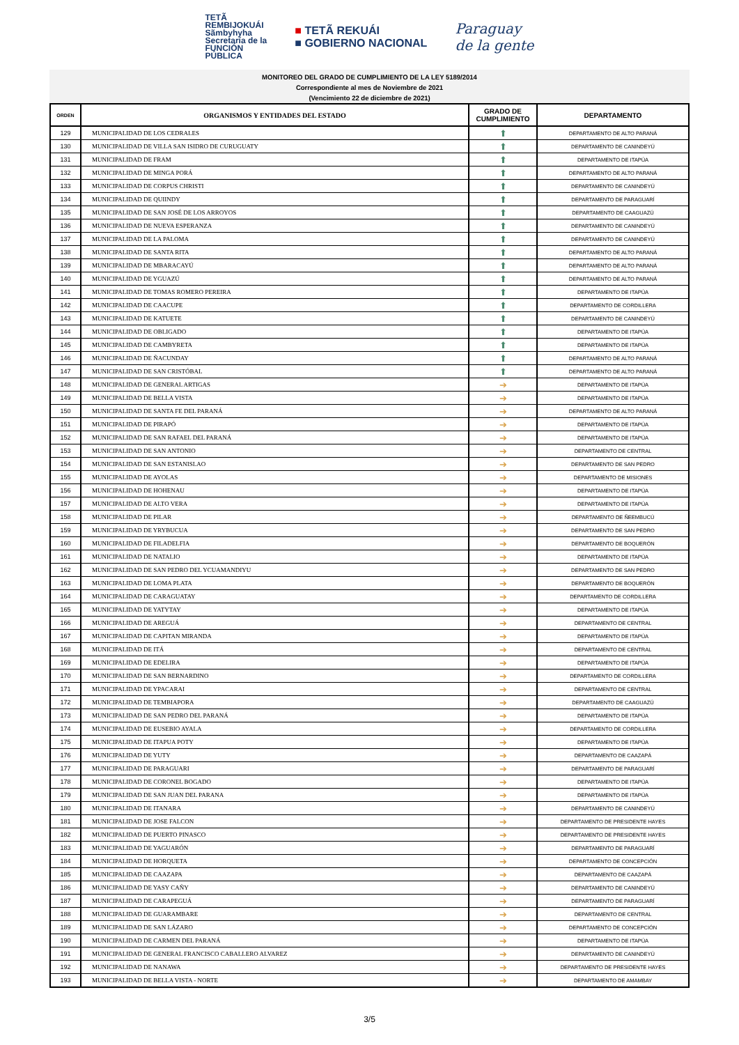TETÃ
REMBIJOKUÁI
Sãmbyhyha
Secretaría de la
FUNCIÓN
PÚBLICA
■ TETÃ REKUÁI
■ GOBIERNO NACIONAL
Paraguay
de la gente
MONITOREO DEL GRADO DE CUMPLIMIENTO DE LA LEY 5189/2014
Correspondiente al mes de Noviembre de 2021
(Vencimiento 22 de diciembre de 2021)
| ORDEN | ORGANISMOS Y ENTIDADES DEL ESTADO | GRADO DE CUMPLIMIENTO | DEPARTAMENTO |
| --- | --- | --- | --- |
| 129 | MUNICIPALIDAD DE LOS CEDRALES | ⬆ | DEPARTAMENTO DE ALTO PARANÁ |
| 130 | MUNICIPALIDAD DE VILLA SAN ISIDRO DE CURUGUATY | ⬆ | DEPARTAMENTO DE CANINDEYÚ |
| 131 | MUNICIPALIDAD DE FRAM | ⬆ | DEPARTAMENTO DE ITAPÚA |
| 132 | MUNICIPALIDAD DE MINGA PORÁ | ⬆ | DEPARTAMENTO DE ALTO PARANÁ |
| 133 | MUNICIPALIDAD DE CORPUS CHRISTI | ⬆ | DEPARTAMENTO DE CANINDEYÚ |
| 134 | MUNICIPALIDAD DE QUIINDY | ⬆ | DEPARTAMENTO DE PARAGUARÍ |
| 135 | MUNICIPALIDAD DE SAN JOSÉ DE LOS ARROYOS | ⬆ | DEPARTAMENTO DE CAAGUAZÚ |
| 136 | MUNICIPALIDAD DE NUEVA ESPERANZA | ⬆ | DEPARTAMENTO DE CANINDEYÚ |
| 137 | MUNICIPALIDAD DE LA PALOMA | ⬆ | DEPARTAMENTO DE CANINDEYÚ |
| 138 | MUNICIPALIDAD DE SANTA RITA | ⬆ | DEPARTAMENTO DE ALTO PARANÁ |
| 139 | MUNICIPALIDAD DE MBARACAYÚ | ⬆ | DEPARTAMENTO DE ALTO PARANÁ |
| 140 | MUNICIPALIDAD DE YGUAZÚ | ⬆ | DEPARTAMENTO DE ALTO PARANÁ |
| 141 | MUNICIPALIDAD DE TOMAS ROMERO PEREIRA | ⬆ | DEPARTAMENTO DE ITAPÚA |
| 142 | MUNICIPALIDAD DE CAACUPE | ⬆ | DEPARTAMENTO DE CORDILLERA |
| 143 | MUNICIPALIDAD DE KATUETE | ⬆ | DEPARTAMENTO DE CANINDEYÚ |
| 144 | MUNICIPALIDAD DE OBLIGADO | ⬆ | DEPARTAMENTO DE ITAPÚA |
| 145 | MUNICIPALIDAD DE CAMBYRETA | ⬆ | DEPARTAMENTO DE ITAPÚA |
| 146 | MUNICIPALIDAD DE ÑACUNDAY | ⬆ | DEPARTAMENTO DE ALTO PARANÁ |
| 147 | MUNICIPALIDAD DE SAN CRISTÓBAL | ⬆ | DEPARTAMENTO DE ALTO PARANÁ |
| 148 | MUNICIPALIDAD DE GENERAL ARTIGAS | ➔ | DEPARTAMENTO DE ITAPÚA |
| 149 | MUNICIPALIDAD DE BELLA VISTA | ➔ | DEPARTAMENTO DE ITAPÚA |
| 150 | MUNICIPALIDAD DE SANTA FE DEL PARANÁ | ➔ | DEPARTAMENTO DE ALTO PARANÁ |
| 151 | MUNICIPALIDAD DE PIRAPÓ | ➔ | DEPARTAMENTO DE ITAPÚA |
| 152 | MUNICIPALIDAD DE SAN RAFAEL DEL PARANÁ | ➔ | DEPARTAMENTO DE ITAPÚA |
| 153 | MUNICIPALIDAD DE SAN ANTONIO | ➔ | DEPARTAMENTO DE CENTRAL |
| 154 | MUNICIPALIDAD DE SAN ESTANISLAO | ➔ | DEPARTAMENTO DE SAN PEDRO |
| 155 | MUNICIPALIDAD DE AYOLAS | ➔ | DEPARTAMENTO DE MISIONES |
| 156 | MUNICIPALIDAD DE HOHENAU | ➔ | DEPARTAMENTO DE ITAPÚA |
| 157 | MUNICIPALIDAD DE ALTO VERA | ➔ | DEPARTAMENTO DE ITAPÚA |
| 158 | MUNICIPALIDAD DE PILAR | ➔ | DEPARTAMENTO DE ÑEEMBUCÚ |
| 159 | MUNICIPALIDAD DE YRYBUCUA | ➔ | DEPARTAMENTO DE SAN PEDRO |
| 160 | MUNICIPALIDAD DE FILADELFIA | ➔ | DEPARTAMENTO DE BOQUERÓN |
| 161 | MUNICIPALIDAD DE NATALIO | ➔ | DEPARTAMENTO DE ITAPÚA |
| 162 | MUNICIPALIDAD DE SAN PEDRO DEL YCUAMANDIYU | ➔ | DEPARTAMENTO DE SAN PEDRO |
| 163 | MUNICIPALIDAD DE LOMA PLATA | ➔ | DEPARTAMENTO DE BOQUERÓN |
| 164 | MUNICIPALIDAD DE CARAGUATAY | ➔ | DEPARTAMENTO DE CORDILLERA |
| 165 | MUNICIPALIDAD DE YATYTAY | ➔ | DEPARTAMENTO DE ITAPÚA |
| 166 | MUNICIPALIDAD DE AREGUÁ | ➔ | DEPARTAMENTO DE CENTRAL |
| 167 | MUNICIPALIDAD DE CAPITAN MIRANDA | ➔ | DEPARTAMENTO DE ITAPÚA |
| 168 | MUNICIPALIDAD DE ITÁ | ➔ | DEPARTAMENTO DE CENTRAL |
| 169 | MUNICIPALIDAD DE EDELIRA | ➔ | DEPARTAMENTO DE ITAPÚA |
| 170 | MUNICIPALIDAD DE SAN BERNARDINO | ➔ | DEPARTAMENTO DE CORDILLERA |
| 171 | MUNICIPALIDAD DE YPACARAI | ➔ | DEPARTAMENTO DE CENTRAL |
| 172 | MUNICIPALIDAD DE TEMBIAPORA | ➔ | DEPARTAMENTO DE CAAGUAZÚ |
| 173 | MUNICIPALIDAD DE SAN PEDRO DEL PARANÁ | ➔ | DEPARTAMENTO DE ITAPÚA |
| 174 | MUNICIPALIDAD DE EUSEBIO AYALA | ➔ | DEPARTAMENTO DE CORDILLERA |
| 175 | MUNICIPALIDAD DE ITAPUA POTY | ➔ | DEPARTAMENTO DE ITAPÚA |
| 176 | MUNICIPALIDAD DE YUTY | ➔ | DEPARTAMENTO DE CAAZAPÁ |
| 177 | MUNICIPALIDAD DE PARAGUARI | ➔ | DEPARTAMENTO DE PARAGUARÍ |
| 178 | MUNICIPALIDAD DE CORONEL BOGADO | ➔ | DEPARTAMENTO DE ITAPÚA |
| 179 | MUNICIPALIDAD DE SAN JUAN DEL PARANA | ➔ | DEPARTAMENTO DE ITAPÚA |
| 180 | MUNICIPALIDAD DE ITANARA | ➔ | DEPARTAMENTO DE CANINDEYÚ |
| 181 | MUNICIPALIDAD DE JOSE FALCON | ➔ | DEPARTAMENTO DE PRESIDENTE HAYES |
| 182 | MUNICIPALIDAD DE PUERTO PINASCO | ➔ | DEPARTAMENTO DE PRESIDENTE HAYES |
| 183 | MUNICIPALIDAD DE YAGUARÓN | ➔ | DEPARTAMENTO DE PARAGUARÍ |
| 184 | MUNICIPALIDAD DE HORQUETA | ➔ | DEPARTAMENTO DE CONCEPCIÓN |
| 185 | MUNICIPALIDAD DE CAAZAPA | ➔ | DEPARTAMENTO DE CAAZAPÁ |
| 186 | MUNICIPALIDAD DE YASY CAÑY | ➔ | DEPARTAMENTO DE CANINDEYÚ |
| 187 | MUNICIPALIDAD DE CARAPEGUÁ | ➔ | DEPARTAMENTO DE PARAGUARÍ |
| 188 | MUNICIPALIDAD DE GUARAMBARE | ➔ | DEPARTAMENTO DE CENTRAL |
| 189 | MUNICIPALIDAD DE SAN LÁZARO | ➔ | DEPARTAMENTO DE CONCEPCIÓN |
| 190 | MUNICIPALIDAD DE CARMEN DEL PARANÁ | ➔ | DEPARTAMENTO DE ITAPÚA |
| 191 | MUNICIPALIDAD DE GENERAL FRANCISCO CABALLERO ALVAREZ | ➔ | DEPARTAMENTO DE CANINDEYÚ |
| 192 | MUNICIPALIDAD DE NANAWA | ➔ | DEPARTAMENTO DE PRESIDENTE HAYES |
| 193 | MUNICIPALIDAD DE BELLA VISTA - NORTE | ➔ | DEPARTAMENTO DE AMAMBAY |
3/5